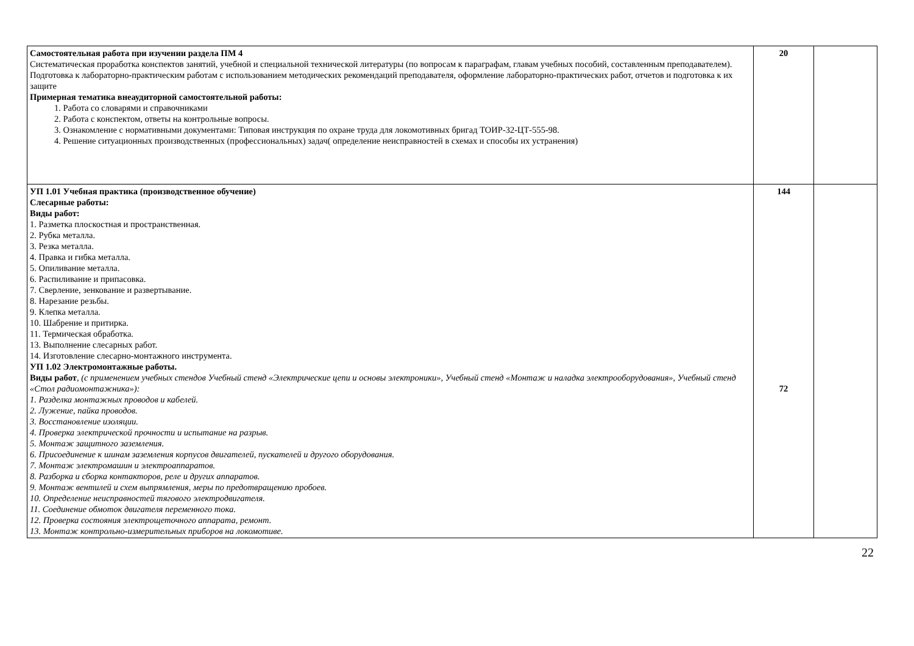| Самостоятельная работа при изучении раздела ПМ 4 Систематическая проработка конспектов занятий, учебной и специальной технической литературы (по вопросам к параграфам, главам учебных пособий, составленным преподавателем). Подготовка к лабораторно-практическим работам с использованием методических рекомендаций преподавателя, оформление лабораторно-практических работ, отчетов и подготовка к их защите Примерная тематика внеаудиторной самостоятельной работы: 1. Работа со словарями и справочниками 2. Работа с конспектом, ответы на контрольные вопросы. 3. Ознакомление с нормативными документами: Типовая инструкция по охране труда для локомотивных бригад ТОИР-32-ЦТ-555-98. 4. Решение ситуационных производственных (профессиональных) задач( определение неисправностей в схемах и способы их устранения) | 20 | |
| УП 1.01 Учебная практика (производственное обучение) Слесарные работы: Виды работ: 1. Разметка плоскостная и пространственная. 2. Рубка металла. 3. Резка металла. 4. Правка и гибка металла. 5. Опиливание металла. 6. Распиливание и припасовка. 7. Сверление, зенкование и развертывание. 8. Нарезание резьбы. 9. Клепка металла. 10. Шабрение и притирка. 11. Термическая обработка. 13. Выполнение слесарных работ. 14. Изготовление слесарно-монтажного инструмента. УП 1.02 Электромонтажные работы. Виды работ , (с применением учебных стендов Учебный стенд «Электрические цепи и основы электроники», Учебный стенд «Монтаж и наладка электрооборудования», Учебный стенд «Стол радиомонтажника»): 1. Разделка монтажных проводов и кабелей. 2. Лужение, пайка проводов. 3. Восстановление изоляции. 4. Проверка электрической прочности и испытание на разрыв. 5. Монтаж защитного заземления. 6. Присоединение к шинам заземления корпусов двигателей, пускателей и другого оборудования. 7. Монтаж электромашин и электроаппаратов. 8. Разборка и сборка контакторов, реле и других аппаратов. 9. Монтаж вентилей и схем выпрямления, меры по предотвращению пробоев. 10. Определение неисправностей тягового электродвигателя. 11. Соединение обмоток двигателя переменного тока. 12. Проверка состояния электрощеточного аппарата, ремонт. 13. Монтаж контрольно-измерительных приборов на локомотиве. | 144 72 | |
22